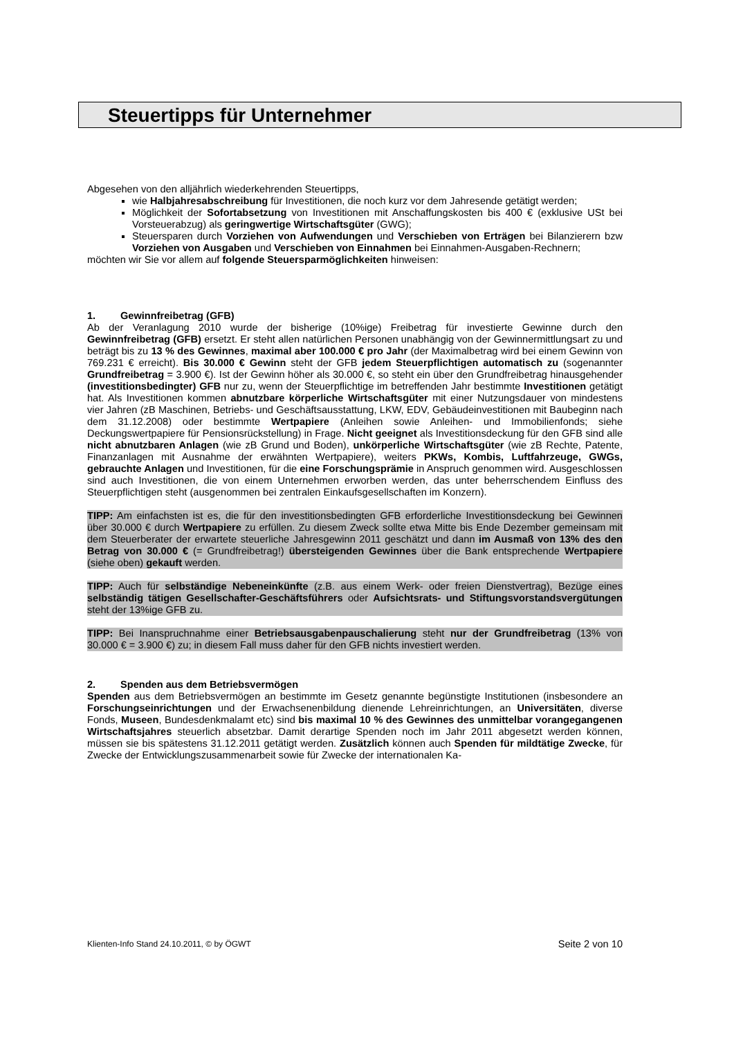Steuertipps für Unternehmer
Abgesehen von den alljährlich wiederkehrenden Steuertipps,
wie Halbjahresabschreibung für Investitionen, die noch kurz vor dem Jahresende getätigt werden;
Möglichkeit der Sofortabsetzung von Investitionen mit Anschaffungskosten bis 400 € (exklusive USt bei Vorsteuerabzug) als geringwertige Wirtschaftsgüter (GWG);
Steuersparen durch Vorziehen von Aufwendungen und Verschieben von Erträgen bei Bilanzierern bzw Vorziehen von Ausgaben und Verschieben von Einnahmen bei Einnahmen-Ausgaben-Rechnern;
möchten wir Sie vor allem auf folgende Steuersparmöglichkeiten hinweisen:
1. Gewinnfreibetrag (GFB)
Ab der Veranlagung 2010 wurde der bisherige (10%ige) Freibetrag für investierte Gewinne durch den Gewinnfreibetrag (GFB) ersetzt. Er steht allen natürlichen Personen unabhängig von der Gewinnermittlungsart zu und beträgt bis zu 13 % des Gewinnes, maximal aber 100.000 € pro Jahr (der Maximalbetrag wird bei einem Gewinn von 769.231 € erreicht). Bis 30.000 € Gewinn steht der GFB jedem Steuerpflichtigen automatisch zu (sogenannter Grundfreibetrag = 3.900 €). Ist der Gewinn höher als 30.000 €, so steht ein über den Grundfreibetrag hinausgehender (investitionsbedingter) GFB nur zu, wenn der Steuerpflichtige im betreffenden Jahr bestimmte Investitionen getätigt hat. Als Investitionen kommen abnutzbare körperliche Wirtschaftsgüter mit einer Nutzungsdauer von mindestens vier Jahren (zB Maschinen, Betriebs- und Geschäftsausstattung, LKW, EDV, Gebäudeinvestitionen mit Baubeginn nach dem 31.12.2008) oder bestimmte Wertpapiere (Anleihen sowie Anleihen- und Immobilienfonds; siehe Deckungswertpapiere für Pensionsrückstellung) in Frage. Nicht geeignet als Investitionsdeckung für den GFB sind alle nicht abnutzbaren Anlagen (wie zB Grund und Boden), unkörperliche Wirtschaftsgüter (wie zB Rechte, Patente, Finanzanlagen mit Ausnahme der erwähnten Wertpapiere), weiters PKWs, Kombis, Luftfahrzeuge, GWGs, gebrauchte Anlagen und Investitionen, für die eine Forschungsprämie in Anspruch genommen wird. Ausgeschlossen sind auch Investitionen, die von einem Unternehmen erworben werden, das unter beherrschendem Einfluss des Steuerpflichtigen steht (ausgenommen bei zentralen Einkaufsgesellschaften im Konzern).
TIPP: Am einfachsten ist es, die für den investitionsbedingten GFB erforderliche Investitionsdeckung bei Gewinnen über 30.000 € durch Wertpapiere zu erfüllen. Zu diesem Zweck sollte etwa Mitte bis Ende Dezember gemeinsam mit dem Steuerberater der erwartete steuerliche Jahresgewinn 2011 geschätzt und dann im Ausmaß von 13% des den Betrag von 30.000 € (= Grundfreibetrag!) übersteigenden Gewinnes über die Bank entsprechende Wertpapiere (siehe oben) gekauft werden.
TIPP: Auch für selbständige Nebeneinkünfte (z.B. aus einem Werk- oder freien Dienstvertrag), Bezüge eines selbständig tätigen Gesellschafter-Geschäftsführers oder Aufsichtsrats- und Stiftungsvorstandsvergütungen steht der 13%ige GFB zu.
TIPP: Bei Inanspruchnahme einer Betriebsausgabenpauschalierung steht nur der Grundfreibetrag (13% von 30.000 € = 3.900 €) zu; in diesem Fall muss daher für den GFB nichts investiert werden.
2. Spenden aus dem Betriebsvermögen
Spenden aus dem Betriebsvermögen an bestimmte im Gesetz genannte begünstigte Institutionen (insbesondere an Forschungseinrichtungen und der Erwachsenenbildung dienende Lehreinrichtungen, an Universitäten, diverse Fonds, Museen, Bundesdenkmalamt etc) sind bis maximal 10 % des Gewinnes des unmittelbar vorangegangenen Wirtschaftsjahres steuerlich absetzbar. Damit derartige Spenden noch im Jahr 2011 abgesetzt werden können, müssen sie bis spätestens 31.12.2011 getätigt werden. Zusätzlich können auch Spenden für mildtätige Zwecke, für Zwecke der Entwicklungszusammenarbeit sowie für Zwecke der internationalen Ka-
Klienten-Info Stand 24.10.2011, © by ÖGWT Seite 2 von 10